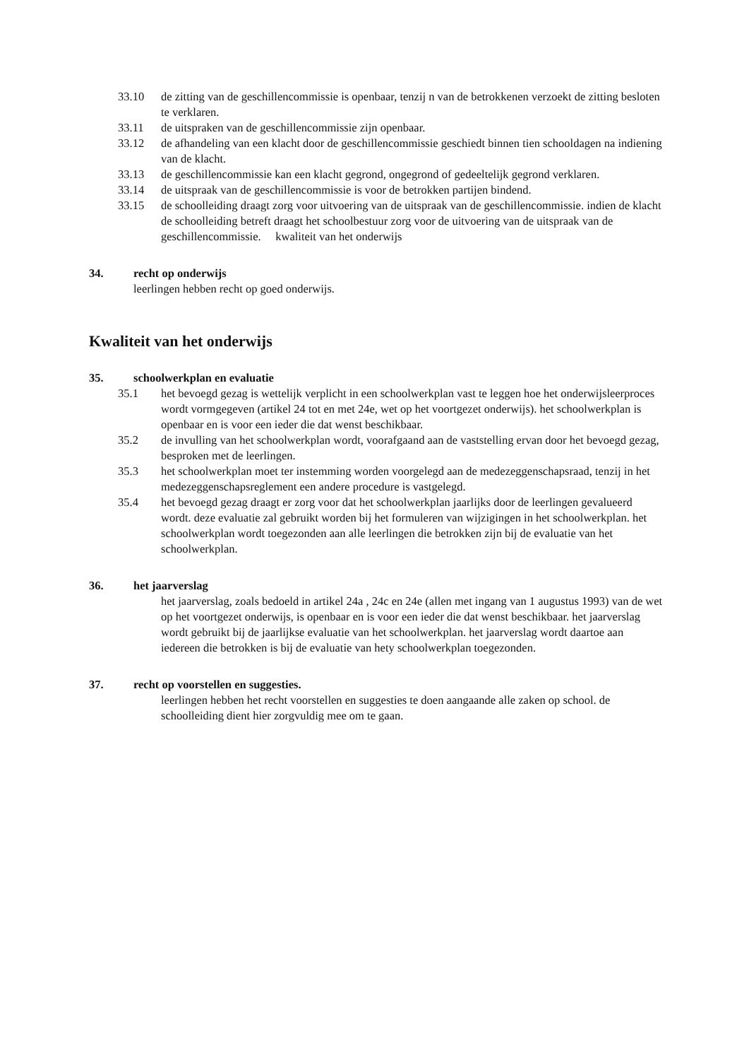33.10 de zitting van de geschillencommissie is openbaar, tenzij n van de betrokkenen verzoekt de zitting besloten te verklaren.
33.11 de uitspraken van de geschillencommissie zijn openbaar.
33.12 de afhandeling van een klacht door de geschillencommissie geschiedt binnen tien schooldagen na indiening van de klacht.
33.13 de geschillencommissie kan een klacht gegrond, ongegrond of gedeeltelijk gegrond verklaren.
33.14 de uitspraak van de geschillencommissie is voor de betrokken partijen bindend.
33.15 de schoolleiding draagt zorg voor uitvoering van de uitspraak van de geschillencommissie. indien de klacht de schoolleiding betreft draagt het schoolbestuur zorg voor de uitvoering van de uitspraak van de geschillencommissie. kwaliteit van het onderwijs
34. recht op onderwijs
leerlingen hebben recht op goed onderwijs.
Kwaliteit van het onderwijs
35. schoolwerkplan en evaluatie
35.1 het bevoegd gezag is wettelijk verplicht in een schoolwerkplan vast te leggen hoe het onderwijsleerproces wordt vormgegeven (artikel 24 tot en met 24e, wet op het voortgezet onderwijs). het schoolwerkplan is openbaar en is voor een ieder die dat wenst beschikbaar.
35.2 de invulling van het schoolwerkplan wordt, voorafgaand aan de vaststelling ervan door het bevoegd gezag, besproken met de leerlingen.
35.3 het schoolwerkplan moet ter instemming worden voorgelegd aan de medezeggenschapsraad, tenzij in het medezeggenschapsreglement een andere procedure is vastgelegd.
35.4 het bevoegd gezag draagt er zorg voor dat het schoolwerkplan jaarlijks door de leerlingen gevalueerd wordt. deze evaluatie zal gebruikt worden bij het formuleren van wijzigingen in het schoolwerkplan. het schoolwerkplan wordt toegezonden aan alle leerlingen die betrokken zijn bij de evaluatie van het schoolwerkplan.
36. het jaarverslag
het jaarverslag, zoals bedoeld in artikel 24a , 24c en 24e (allen met ingang van 1 augustus 1993) van de wet op het voortgezet onderwijs, is openbaar en is voor een ieder die dat wenst beschikbaar. het jaarverslag wordt gebruikt bij de jaarlijkse evaluatie van het schoolwerkplan. het jaarverslag wordt daartoe aan iedereen die betrokken is bij de evaluatie van hety schoolwerkplan toegezonden.
37. recht op voorstellen en suggesties.
leerlingen hebben het recht voorstellen en suggesties te doen aangaande alle zaken op school. de schoolleiding dient hier zorgvuldig mee om te gaan.